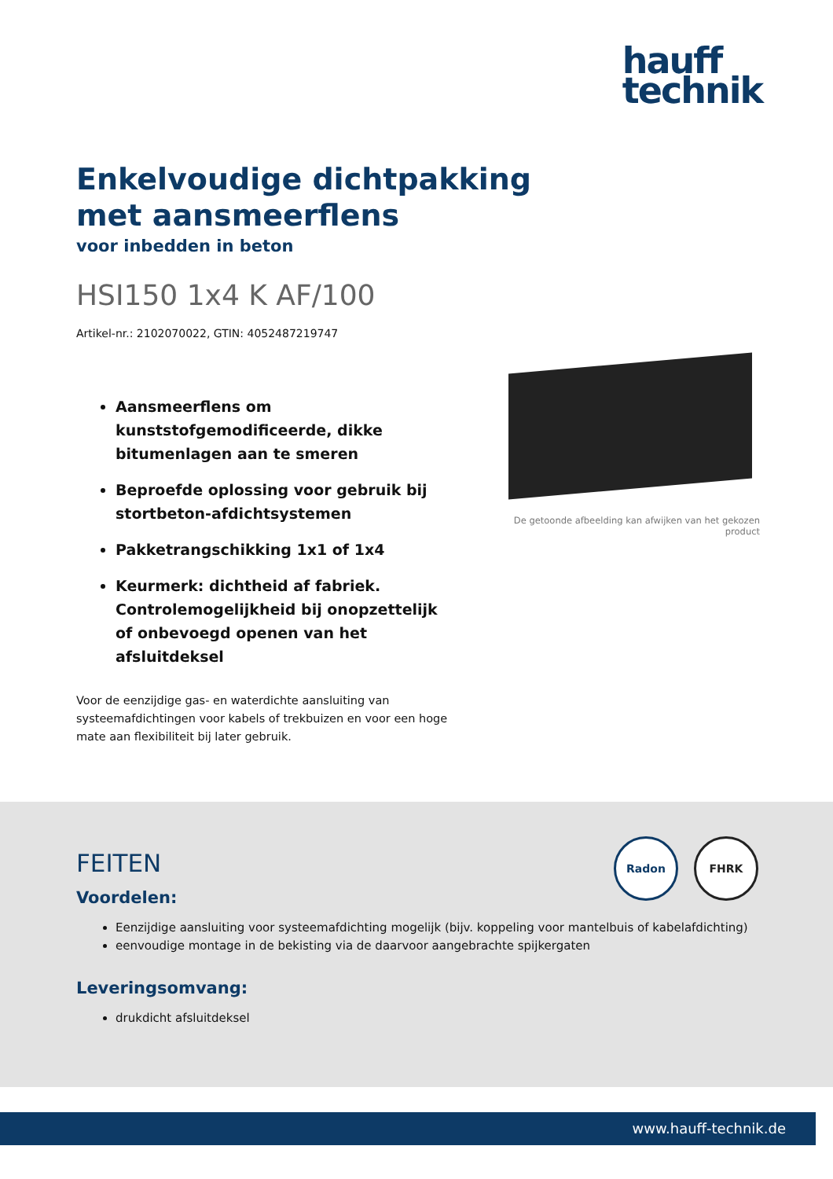hauff
technik
Enkelvoudige dichtpakking met aansmeerflens
voor inbedden in beton
HSI150 1x4 K AF/100
Artikel-nr.: 2102070022, GTIN: 4052487219747
Aansmeerflens om kunststofgemodificeerde, dikke bitumenlagen aan te smeren
Beproefde oplossing voor gebruik bij stortbeton-afdichtsystemen
Pakketrangschikking 1x1 of 1x4
Keurmerk: dichtheid af fabriek. Controlemogelijkheid bij onopzettelijk of onbevoegd openen van het afsluitdeksel
Voor de eenzijdige gas- en waterdichte aansluiting van systeemafdichtingen voor kabels of trekbuizen en voor een hoge mate aan flexibiliteit bij later gebruik.
De getoonde afbeelding kan afwijken van het gekozen product
Radon FHRK
FEITEN
Voordelen:
Eenzijdige aansluiting voor systeemafdichting mogelijk (bijv. koppeling voor mantelbuis of kabelafdichting)
eenvoudige montage in de bekisting via de daarvoor aangebrachte spijkergaten
Leveringsomvang:
drukdicht afsluitdeksel
www.hauff-technik.de